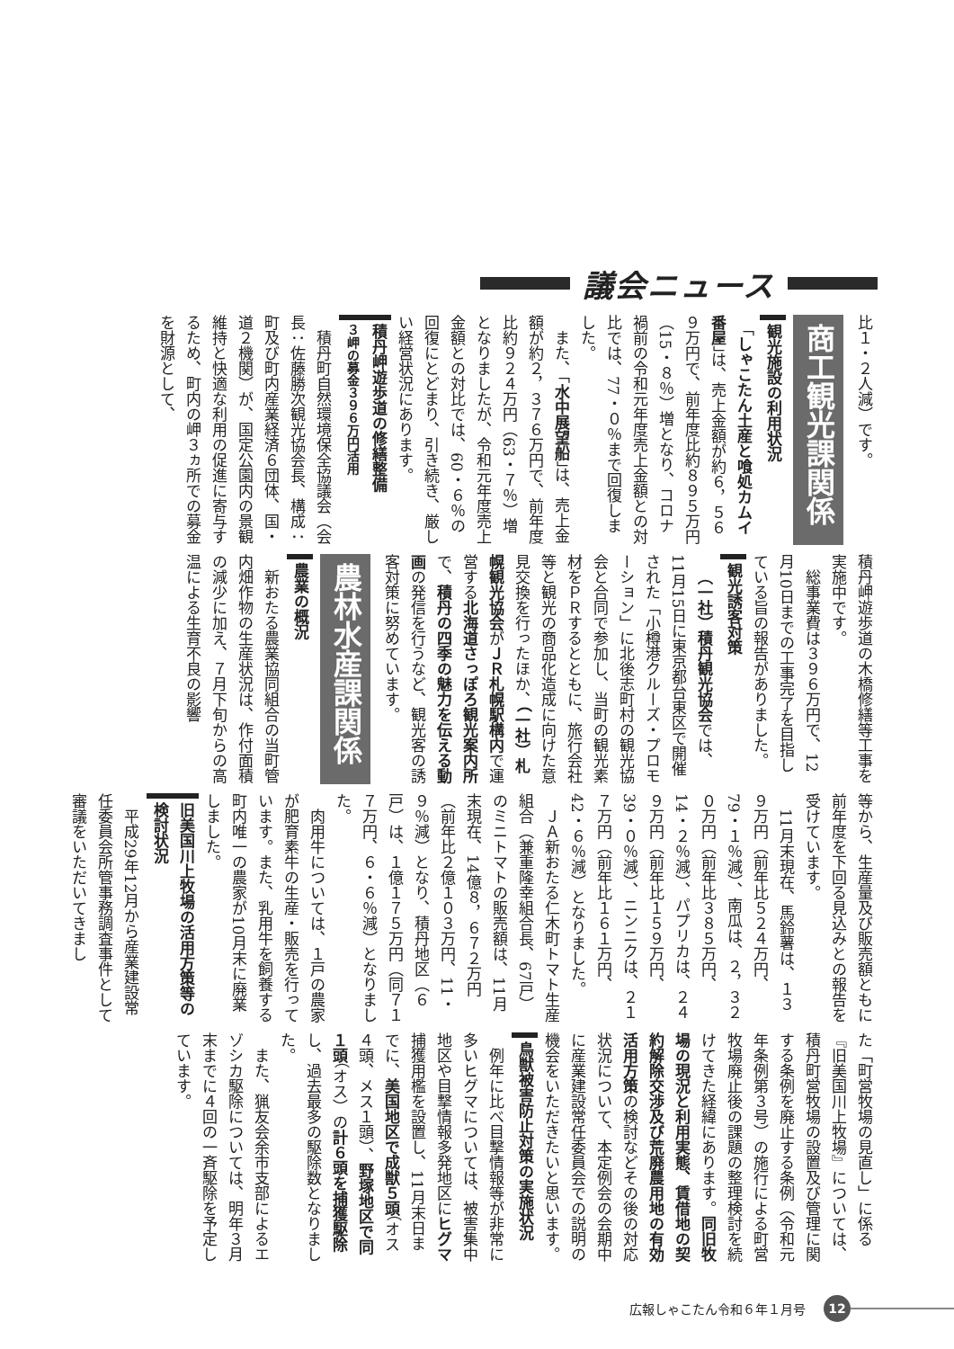議会ニュース
比１・２人減）です。
商工観光課関係
観光施設の利用状況
「しゃこたん土産と喰処カムイ番屋」は、売上金額が約６，５６９万円で、前年度比約８９５万円（15・８％）増となり、コロナ禍前の令和元年度売上金額との対比では、77・０％まで回復しました。
また、「水中展望船」は、売上金額が約２，３７６万円で、前年度比約９２４万円（63・７％）増となりましたが、令和元年度売上金額との対比では、60・６％の回復にとどまり、引き続き、厳しい経営状況にあります。
積丹岬遊歩道の修繕整備
３岬の募金３９６万円活用
積丹町自然環境保全協議会（会長：佐藤勝次観光協会長、構成：町及び町内産業経済６団体、国・道２機関）が、国定公園内の景観維持と快適な利用の促進に寄与するため、町内の岬３ヵ所での募金を財源として、
積丹岬遊歩道の木橋修繕等工事を実施中です。
総事業費は３９６万円で、12月10日までの工事完了を目指している旨の報告がありました。
観光誘客対策
（一社）積丹観光協会では、11月15日に東京都台東区で開催された「小樽港クルーズ・プロモーション」に北後志町村の観光協会と合同で参加し、当町の観光素材をＰＲするとともに、旅行会社等と観光の商品化造成に向けた意見交換を行ったほか、（一社）札幌観光協会がＪＲ札幌駅構内で運営する北海道さっぽろ観光案内所で、積丹の四季の魅力を伝える動画の発信を行うなど、観光客の誘客対策に努めています。
農林水産課関係
農業の概況
新おたる農業協同組合の当町管内畑作物の生産状況は、作付面積の減少に加え、７月下旬からの高温による生育不良の影響
等から、生産量及び販売額ともに前年度を下回る見込みとの報告を受けています。
11月末現在、馬鈴薯は、１３９万円（前年比５２４万円、79・１％減）、南瓜は、２，３２０万円（前年比３８５万円、14・２％減）、パプリカは、２４９万円（前年比１５９万円、39・０％減）、ニンニクは、２１７万円（前年比１６１万円、42・６％減）となりました。
ＪＡ新おたる仁木町トマト生産組合（兼重隆幸組合長、67戸）のミニトマトの販売額は、11月末現在、14億８，６７２万円（前年比２億１０３万円、11・９％減）となり、積丹地区（６戸）は、１億１７５万円（同７１７万円、６・６％減）となりました。
肉用牛については、１戸の農家が肥育素牛の生産・販売を行っています。また、乳用牛を飼養する町内唯一の農家が10月末に廃業しました。
旧美国川上牧場の活用方策等の検討状況
平成29年12月から産業建設常任委員会所管事務調査事件として審議をいただいてきまし
た「町営牧場の見直し」に係る『旧美国川上牧場』については、積丹町営牧場の設置及び管理に関する条例を廃止する条例（令和元年条例第３号）の施行による町営牧場廃止後の課題の整理検討を続けてきた経緯にあります。同旧牧場の現況と利用実態、賃借地の契約解除交渉及び荒廃農用地の有効活用方策の検討などその後の対応状況について、本定例会の会期中に産業建設常任委員会での説明の機会をいただきたいと思います。
鳥獣被害防止対策の実施状況
例年に比べ目撃情報等が非常に多いヒグマについては、被害集中地区や目撃情報多発地区にヒグマ捕獲用檻を設置し、11月末日までに、美国地区で成獣５頭（オス４頭、メス１頭）、野塚地区で同１頭（オス）の計６頭を捕獲駆除し、過去最多の駆除数となりました。
また、猟友会余市支部によるエゾシカ駆除については、明年３月末までに４回の一斉駆除を予定しています。
広報しゃこたん令和６年１月号 12